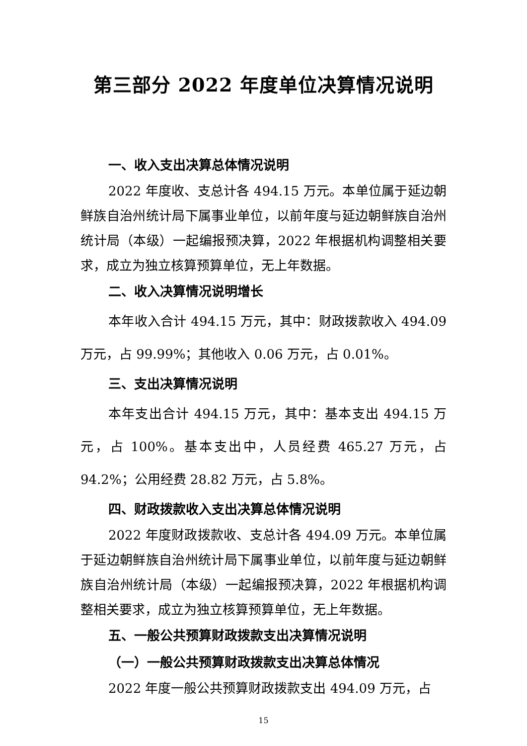第三部分 2022 年度单位决算情况说明
一、收入支出决算总体情况说明
2022 年度收、支总计各 494.15 万元。本单位属于延边朝鲜族自治州统计局下属事业单位，以前年度与延边朝鲜族自治州统计局（本级）一起编报预决算，2022 年根据机构调整相关要求，成立为独立核算预算单位，无上年数据。
二、收入决算情况说明增长
本年收入合计 494.15 万元，其中：财政拨款收入 494.09 万元，占 99.99%；其他收入 0.06 万元，占 0.01%。
三、支出决算情况说明
本年支出合计 494.15 万元，其中：基本支出 494.15 万元，占 100%。基本支出中，人员经费 465.27 万元，占 94.2%；公用经费 28.82 万元，占 5.8%。
四、财政拨款收入支出决算总体情况说明
2022 年度财政拨款收、支总计各 494.09 万元。本单位属于延边朝鲜族自治州统计局下属事业单位，以前年度与延边朝鲜族自治州统计局（本级）一起编报预决算，2022 年根据机构调整相关要求，成立为独立核算预算单位，无上年数据。
五、一般公共预算财政拨款支出决算情况说明
（一）一般公共预算财政拨款支出决算总体情况
2022 年度一般公共预算财政拨款支出 494.09 万元，占
15